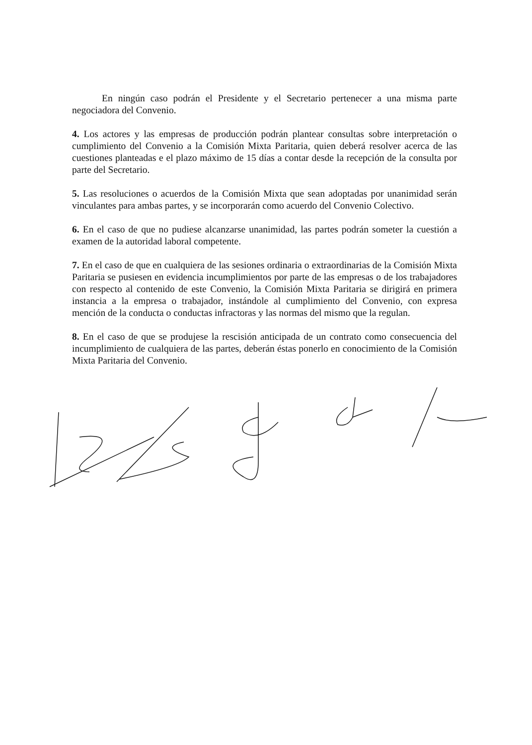En ningún caso podrán el Presidente y el Secretario pertenecer a una misma parte negociadora del Convenio.
4. Los actores y las empresas de producción podrán plantear consultas sobre interpretación o cumplimiento del Convenio a la Comisión Mixta Paritaria, quien deberá resolver acerca de las cuestiones planteadas e el plazo máximo de 15 días a contar desde la recepción de la consulta por parte del Secretario.
5. Las resoluciones o acuerdos de la Comisión Mixta que sean adoptadas por unanimidad serán vinculantes para ambas partes, y se incorporarán como acuerdo del Convenio Colectivo.
6. En el caso de que no pudiese alcanzarse unanimidad, las partes podrán someter la cuestión a examen de la autoridad laboral competente.
7. En el caso de que en cualquiera de las sesiones ordinaria o extraordinarias de la Comisión Mixta Paritaria se pusiesen en evidencia incumplimientos por parte de las empresas o de los trabajadores con respecto al contenido de este Convenio, la Comisión Mixta Paritaria se dirigirá en primera instancia a la empresa o trabajador, instándole al cumplimiento del Convenio, con expresa mención de la conducta o conductas infractoras y las normas del mismo que la regulan.
8. En el caso de que se produjese la rescisión anticipada de un contrato como consecuencia del incumplimiento de cualquiera de las partes, deberán éstas ponerlo en conocimiento de la Comisión Mixta Paritaria del Convenio.